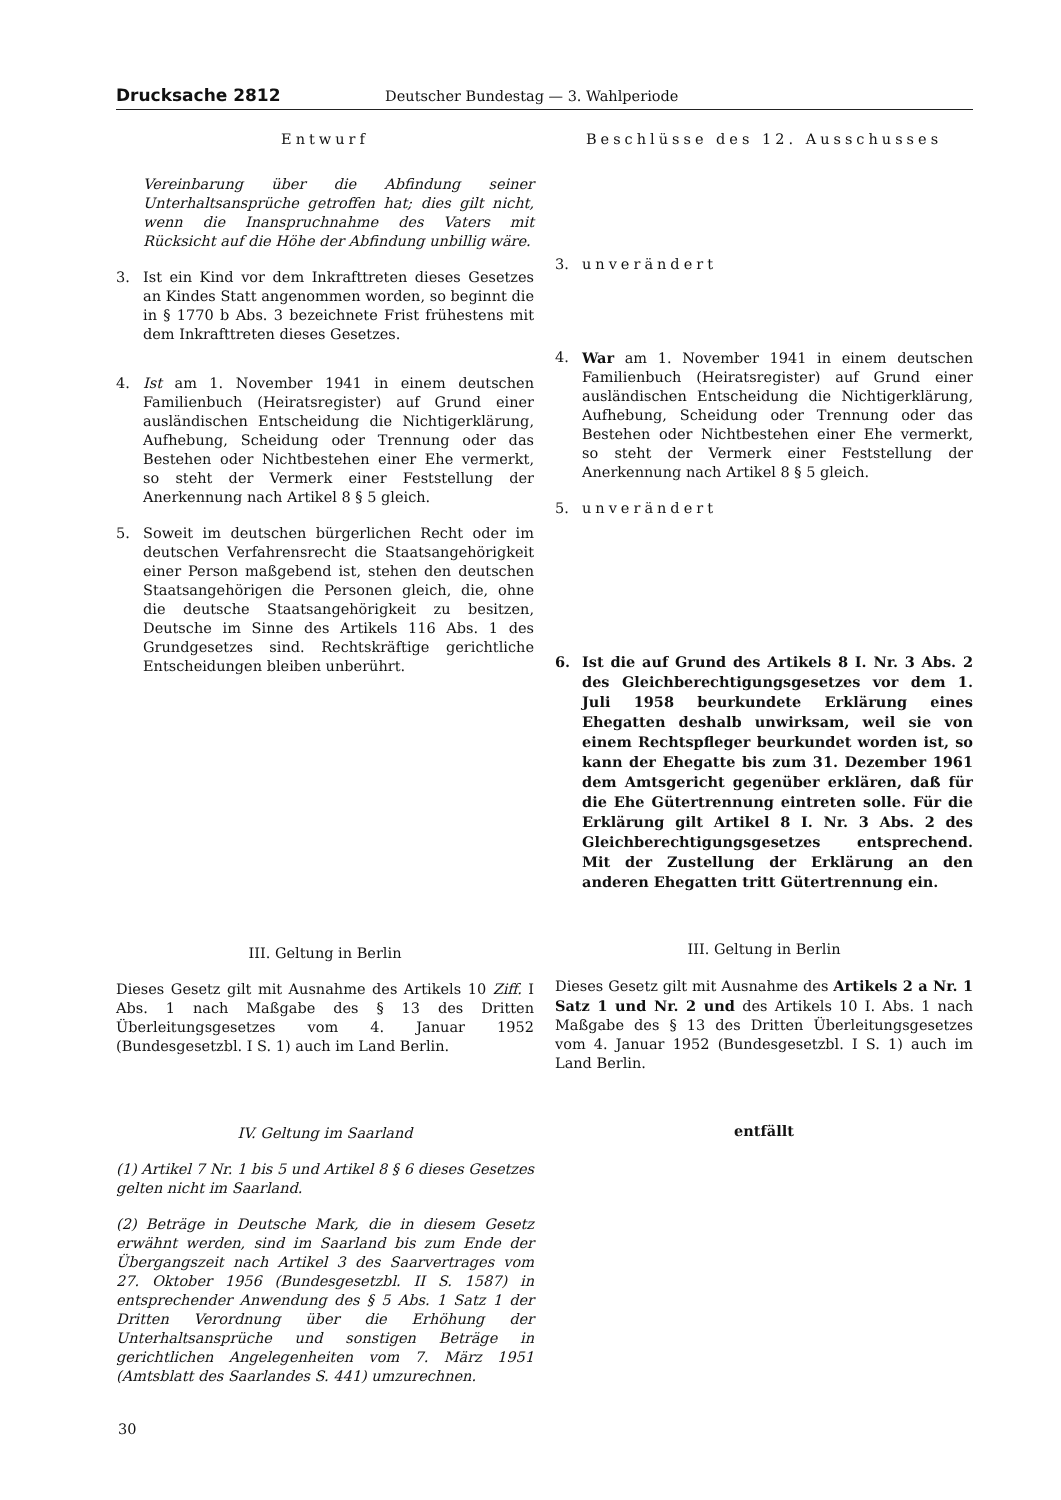Drucksache 2812 Deutscher Bundestag — 3. Wahlperiode
Entwurf
Vereinbarung über die Abfindung seiner Unterhaltsansprüche getroffen hat; dies gilt nicht, wenn die Inanspruchnahme des Vaters mit Rücksicht auf die Höhe der Abfindung unbillig wäre.
3. Ist ein Kind vor dem Inkrafttreten dieses Gesetzes an Kindes Statt angenommen worden, so beginnt die in § 1770 b Abs. 3 bezeichnete Frist frühestens mit dem Inkrafttreten dieses Gesetzes.
4. Ist am 1. November 1941 in einem deutschen Familienbuch (Heiratsregister) auf Grund einer ausländischen Entscheidung die Nichtigerklärung, Aufhebung, Scheidung oder Trennung oder das Bestehen oder Nichtbestehen einer Ehe vermerkt, so steht der Vermerk einer Feststellung der Anerkennung nach Artikel 8 § 5 gleich.
5. Soweit im deutschen bürgerlichen Recht oder im deutschen Verfahrensrecht die Staatsangehörigkeit einer Person maßgebend ist, stehen den deutschen Staatsangehörigen die Personen gleich, die, ohne die deutsche Staatsangehörigkeit zu besitzen, Deutsche im Sinne des Artikels 116 Abs. 1 des Grundgesetzes sind. Rechtskräftige gerichtliche Entscheidungen bleiben unberührt.
III. Geltung in Berlin
Dieses Gesetz gilt mit Ausnahme des Artikels 10 Ziff. I Abs. 1 nach Maßgabe des § 13 des Dritten Überleitungsgesetzes vom 4. Januar 1952 (Bundesgesetzbl. I S. 1) auch im Land Berlin.
IV. Geltung im Saarland
(1) Artikel 7 Nr. 1 bis 5 und Artikel 8 § 6 dieses Gesetzes gelten nicht im Saarland.
(2) Beträge in Deutsche Mark, die in diesem Gesetz erwähnt werden, sind im Saarland bis zum Ende der Übergangszeit nach Artikel 3 des Saarvertrages vom 27. Oktober 1956 (Bundesgesetzbl. II S. 1587) in entsprechender Anwendung des § 5 Abs. 1 Satz 1 der Dritten Verordnung über die Erhöhung der Unterhaltsansprüche und sonstigen Beträge in gerichtlichen Angelegenheiten vom 7. März 1951 (Amtsblatt des Saarlandes S. 441) umzurechnen.
Beschlüsse des 12. Ausschusses
3. unverändert
4. War am 1. November 1941 in einem deutschen Familienbuch (Heiratsregister) auf Grund einer ausländischen Entscheidung die Nichtigerklärung, Aufhebung, Scheidung oder Trennung oder das Bestehen oder Nichtbestehen einer Ehe vermerkt, so steht der Vermerk einer Feststellung der Anerkennung nach Artikel 8 § 5 gleich.
5. unverändert
6. Ist die auf Grund des Artikels 8 I. Nr. 3 Abs. 2 des Gleichberechtigungsgesetzes vor dem 1. Juli 1958 beurkundete Erklärung eines Ehegatten deshalb unwirksam, weil sie von einem Rechtspfleger beurkundet worden ist, so kann der Ehegatte bis zum 31. Dezember 1961 dem Amtsgericht gegenüber erklären, daß für die Ehe Gütertrennung eintreten solle. Für die Erklärung gilt Artikel 8 I. Nr. 3 Abs. 2 des Gleichberechtigungsgesetzes entsprechend. Mit der Zustellung der Erklärung an den anderen Ehegatten tritt Gütertrennung ein.
III. Geltung in Berlin
Dieses Gesetz gilt mit Ausnahme des Artikels 2 a Nr. 1 Satz 1 und Nr. 2 und des Artikels 10 I. Abs. 1 nach Maßgabe des § 13 des Dritten Überleitungsgesetzes vom 4. Januar 1952 (Bundesgesetzbl. I S. 1) auch im Land Berlin.
entfällt
30